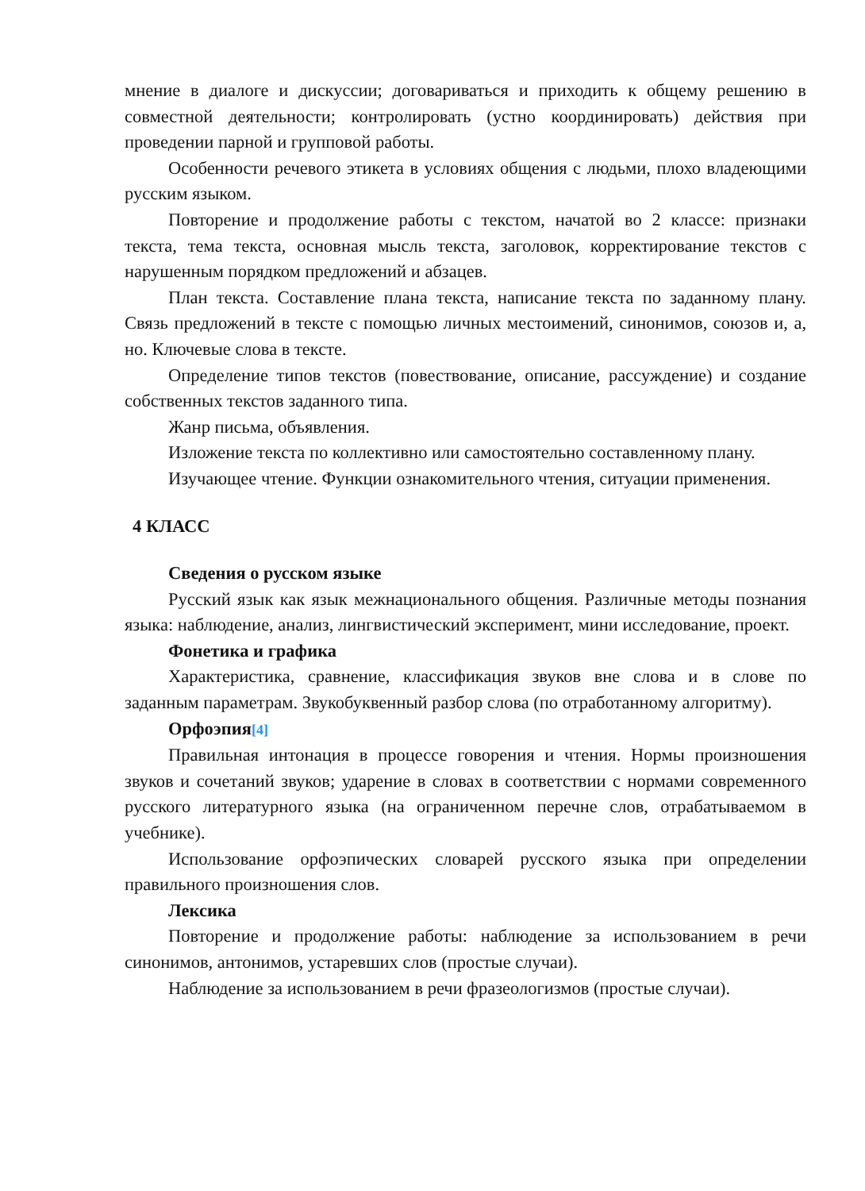мнение в диалоге и дискуссии; договариваться и приходить к общему решению в совместной деятельности; контролировать (устно координировать) действия при проведении парной и групповой работы.
Особенности речевого этикета в условиях общения с людьми, плохо владеющими русским языком.
Повторение и продолжение работы с текстом, начатой во 2 классе: признаки текста, тема текста, основная мысль текста, заголовок, корректирование текстов с нарушенным порядком предложений и абзацев.
План текста. Составление плана текста, написание текста по заданному плану. Связь предложений в тексте с помощью личных местоимений, синонимов, союзов и, а, но. Ключевые слова в тексте.
Определение типов текстов (повествование, описание, рассуждение) и создание собственных текстов заданного типа.
Жанр письма, объявления.
Изложение текста по коллективно или самостоятельно составленному плану.
Изучающее чтение. Функции ознакомительного чтения, ситуации применения.
4 КЛАСС
Сведения о русском языке
Русский язык как язык межнационального общения. Различные методы познания языка: наблюдение, анализ, лингвистический эксперимент, мини исследование, проект.
Фонетика и графика
Характеристика, сравнение, классификация звуков вне слова и в слове по заданным параметрам. Звукобуквенный разбор слова (по отработанному алгоритму).
Орфоэпия<sup>[4]</sup>
Правильная интонация в процессе говорения и чтения. Нормы произношения звуков и сочетаний звуков; ударение в словах в соответствии с нормами современного русского литературного языка (на ограниченном перечне слов, отрабатываемом в учебнике).
Использование орфоэпических словарей русского языка при определении правильного произношения слов.
Лексика
Повторение и продолжение работы: наблюдение за использованием в речи синонимов, антонимов, устаревших слов (простые случаи).
Наблюдение за использованием в речи фразеологизмов (простые случаи).